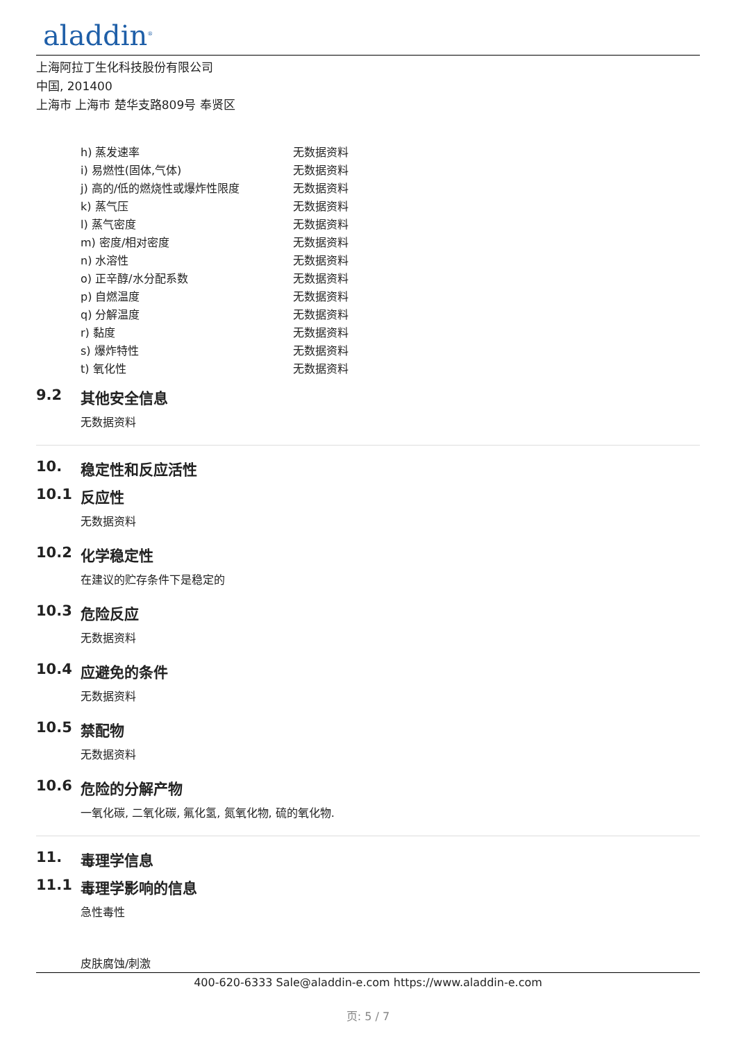aladdin<sup>®</sup>
上海阿拉丁生化科技股份有限公司
中国, 201400
上海市 上海市 楚华支路809号 奉贤区
| h) 蒸发速率 | 无数据资料 |
| i) 易燃性(固体,气体) | 无数据资料 |
| j) 高的/低的燃烧性或爆炸性限度 | 无数据资料 |
| k) 蒸气压 | 无数据资料 |
| l) 蒸气密度 | 无数据资料 |
| m) 密度/相对密度 | 无数据资料 |
| n) 水溶性 | 无数据资料 |
| o) 正辛醇/水分配系数 | 无数据资料 |
| p) 自燃温度 | 无数据资料 |
| q) 分解温度 | 无数据资料 |
| r) 黏度 | 无数据资料 |
| s) 爆炸特性 | 无数据资料 |
| t) 氧化性 | 无数据资料 |
9.2 其他安全信息
无数据资料
10. 稳定性和反应活性
10.1 反应性
无数据资料
10.2 化学稳定性
在建议的贮存条件下是稳定的
10.3 危险反应
无数据资料
10.4 应避免的条件
无数据资料
10.5 禁配物
无数据资料
10.6 危险的分解产物
一氧化碳, 二氧化碳, 氟化氢, 氮氧化物, 硫的氧化物.
11. 毒理学信息
11.1 毒理学影响的信息
急性毒性
皮肤腐蚀/刺激
400-620-6333 Sale@aladdin-e.com https://www.aladdin-e.com
页: 5 / 7